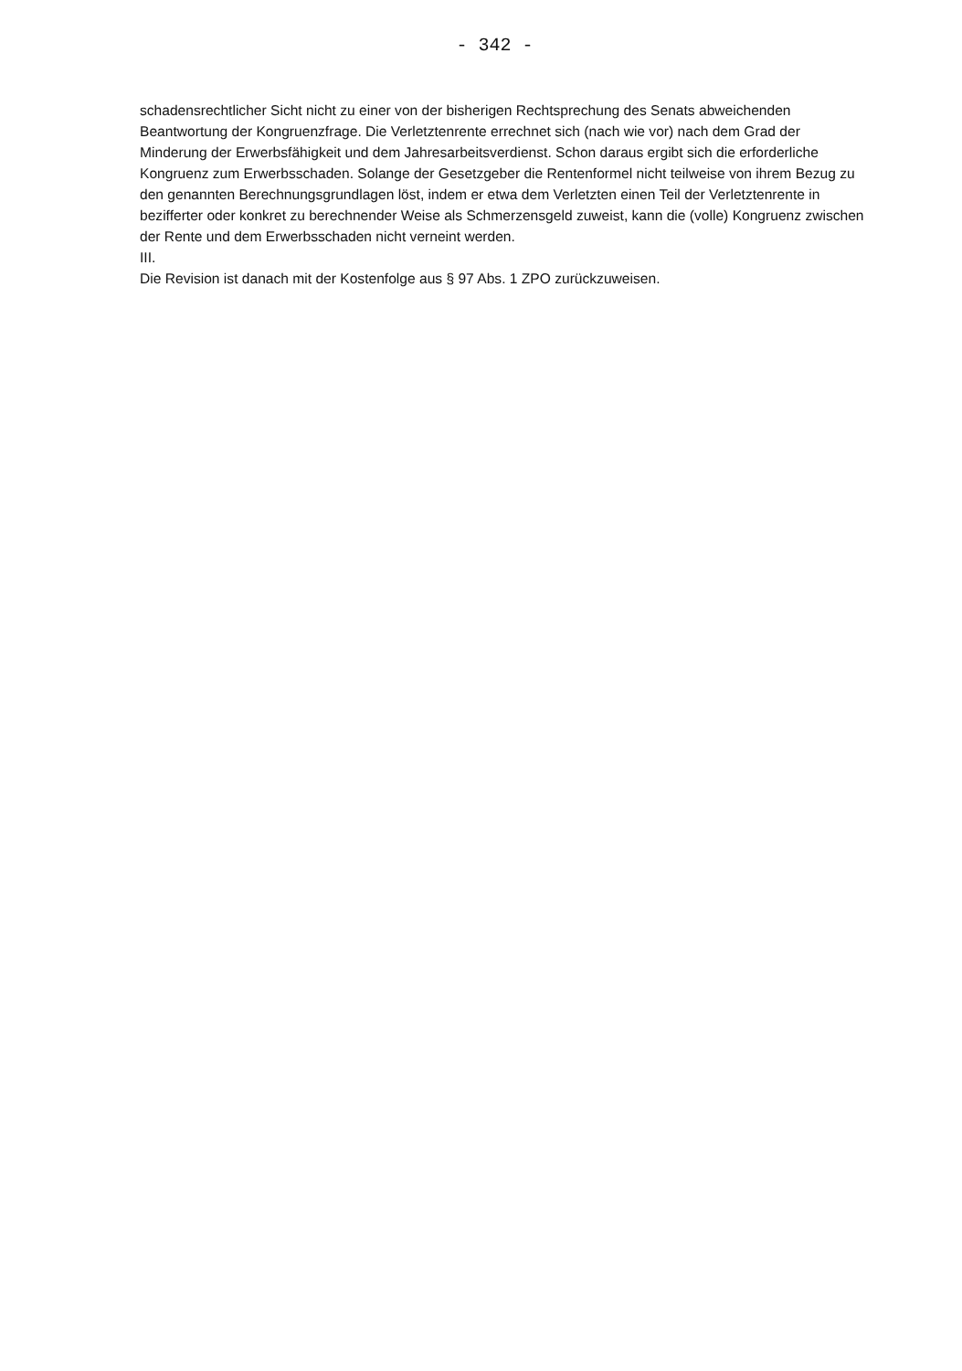- 342 -
schadensrechtlicher Sicht nicht zu einer von der bisherigen Rechtsprechung des Senats abweichenden Beantwortung der Kongruenzfrage. Die Verletztenrente errechnet sich (nach wie vor) nach dem Grad der Minderung der Erwerbsfähigkeit und dem Jahresarbeitsverdienst. Schon daraus ergibt sich die erforderliche Kongruenz zum Erwerbsschaden. Solange der Gesetzgeber die Rentenformel nicht teilweise von ihrem Bezug zu den genannten Berechnungsgrundlagen löst, indem er etwa dem Verletzten einen Teil der Verletztenrente in bezifferter oder konkret zu berechnender Weise als Schmerzensgeld zuweist, kann die (volle) Kongruenz zwischen der Rente und dem Erwerbsschaden nicht verneint werden.
III.
Die Revision ist danach mit der Kostenfolge aus § 97 Abs. 1 ZPO zurückzuweisen.